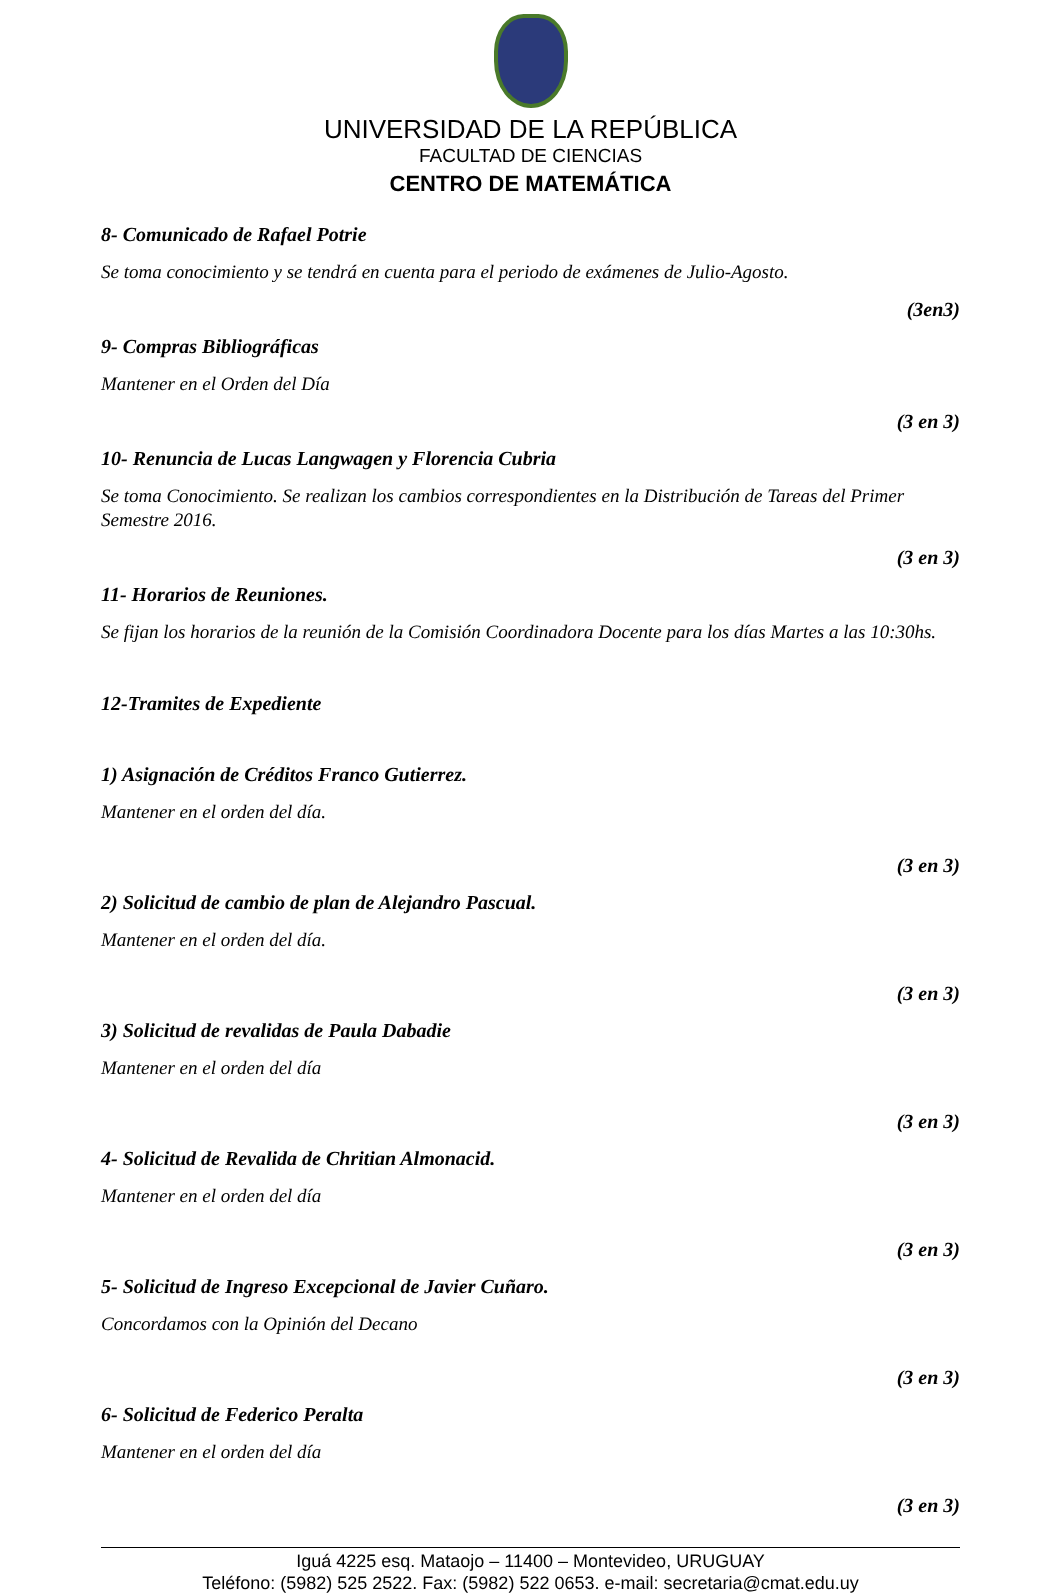UNIVERSIDAD DE LA REPÚBLICA
FACULTAD DE CIENCIAS
CENTRO DE MATEMÁTICA
8- Comunicado de Rafael Potrie
Se toma conocimiento y se tendrá en cuenta para el periodo de exámenes de Julio-Agosto.
(3en3)
9- Compras Bibliográficas
Mantener en el Orden del Día
(3 en 3)
10- Renuncia de Lucas Langwagen y Florencia Cubria
Se toma Conocimiento. Se realizan los cambios correspondientes en la Distribución de Tareas del Primer Semestre 2016.
(3 en 3)
11- Horarios de Reuniones.
Se fijan los horarios de la reunión de la Comisión Coordinadora Docente para los días Martes a las 10:30hs.
12-Tramites de Expediente
1) Asignación de Créditos Franco Gutierrez.
Mantener en el orden del día.
(3 en 3)
2) Solicitud de cambio de plan de Alejandro Pascual.
Mantener en el orden del día.
(3 en 3)
3) Solicitud de revalidas de Paula Dabadie
Mantener en el orden del día
(3 en 3)
4- Solicitud de Revalida de Chritian Almonacid.
Mantener en el orden del día
(3 en 3)
5- Solicitud de Ingreso Excepcional de Javier Cuñaro.
Concordamos con la Opinión del Decano
(3 en 3)
6- Solicitud de Federico Peralta
Mantener en el orden del día
(3 en 3)
Iguá 4225 esq. Mataojo – 11400 – Montevideo, URUGUAY
Teléfono: (5982) 525 2522. Fax: (5982) 522 0653. e-mail: secretaria@cmat.edu.uy